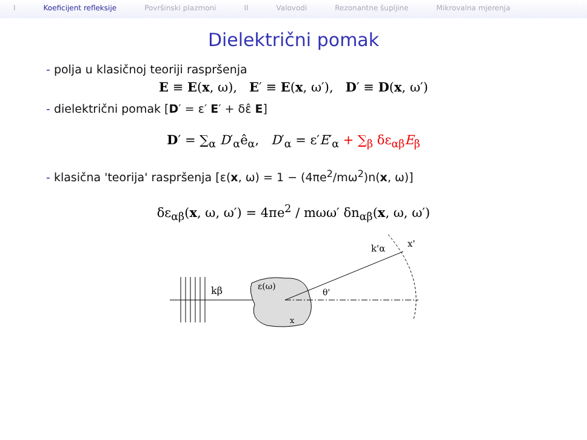I Koeficijent refleksije Površinski plazmoni II Valovodi Rezonantne šupljine Mikrovalna mjerenja
Dielektrični pomak
- polja u klasičnoj teoriji raspršenja
E ≡ E(x, ω), E′ ≡ E(x, ω′), D′ ≡ D(x, ω′)
- dielektrični pomak [D′ = ε′ E′ + δε̂ E]
D′ = ∑<sub>α</sub> D′<sub>α</sub>ê<sub>α</sub>, D′<sub>α</sub> = ε′E′<sub>α</sub> + ∑<sub>β</sub> δε<sub>αβ</sub>E<sub>β</sub>
- klasična 'teorija' raspršenja [ε(x, ω) = 1 − (4πe<sup>2</sup>/mω<sup>2</sup>)n(x, ω)]
δε<sub>αβ</sub>(x, ω, ω′) = 4πe<sup>2</sup> / mωω′ δn<sub>αβ</sub>(x, ω, ω′)
kβ
ε(ω)
x
θ'
k'α
x'